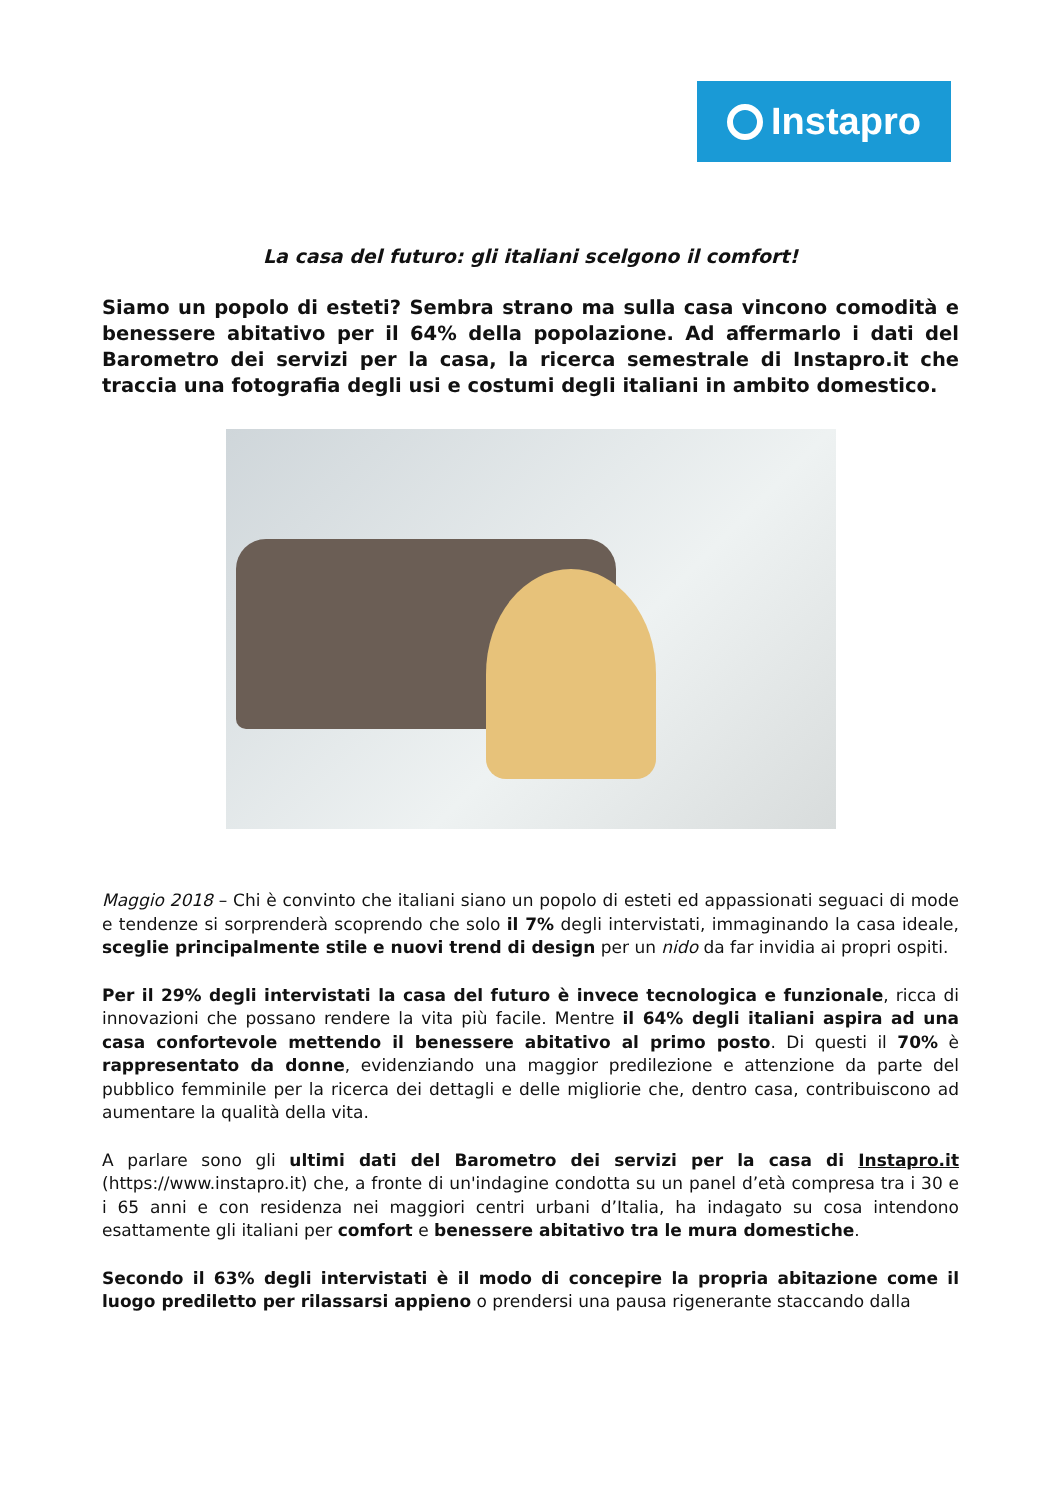Instapro
La casa del futuro: gli italiani scelgono il comfort!
Siamo un popolo di esteti? Sembra strano ma sulla casa vincono comodità e benessere abitativo per il 64% della popolazione. Ad affermarlo i dati del Barometro dei servizi per la casa, la ricerca semestrale di Instapro.it che traccia una fotografia degli usi e costumi degli italiani in ambito domestico.
Maggio 2018 – Chi è convinto che italiani siano un popolo di esteti ed appassionati seguaci di mode e tendenze si sorprenderà scoprendo che solo il 7% degli intervistati, immaginando la casa ideale, sceglie principalmente stile e nuovi trend di design per un nido da far invidia ai propri ospiti.
Per il 29% degli intervistati la casa del futuro è invece tecnologica e funzionale, ricca di innovazioni che possano rendere la vita più facile. Mentre il 64% degli italiani aspira ad una casa confortevole mettendo il benessere abitativo al primo posto. Di questi il 70% è rappresentato da donne, evidenziando una maggior predilezione e attenzione da parte del pubblico femminile per la ricerca dei dettagli e delle migliorie che, dentro casa, contribuiscono ad aumentare la qualità della vita.
A parlare sono gli ultimi dati del Barometro dei servizi per la casa di Instapro.it (https://www.instapro.it) che, a fronte di un'indagine condotta su un panel d’età compresa tra i 30 e i 65 anni e con residenza nei maggiori centri urbani d’Italia, ha indagato su cosa intendono esattamente gli italiani per comfort e benessere abitativo tra le mura domestiche.
Secondo il 63% degli intervistati è il modo di concepire la propria abitazione come il luogo prediletto per rilassarsi appieno o prendersi una pausa rigenerante staccando dalla